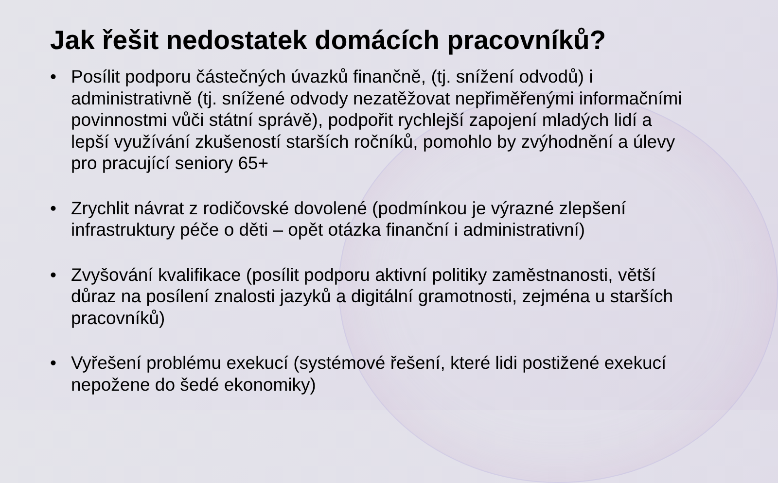Jak řešit nedostatek domácích pracovníků?
• Posílit podporu částečných úvazků finančně, (tj. snížení odvodů) i administrativně (tj. snížené odvody nezatěžovat nepřiměřenými informačními povinnostmi vůči státní správě), podpořit rychlejší zapojení mladých lidí a lepší využívání zkušeností starších ročníků, pomohlo by zvýhodnění a úlevy pro pracující seniory 65+
• Zrychlit návrat z rodičovské dovolené (podmínkou je výrazné zlepšení infrastruktury péče o děti – opět otázka finanční i administrativní)
• Zvyšování kvalifikace (posílit podporu aktivní politiky zaměstnanosti, větší důraz na posílení znalosti jazyků a digitální gramotnosti, zejména u starších pracovníků)
• Vyřešení problému exekucí (systémové řešení, které lidi postižené exekucí nepožene do šedé ekonomiky)